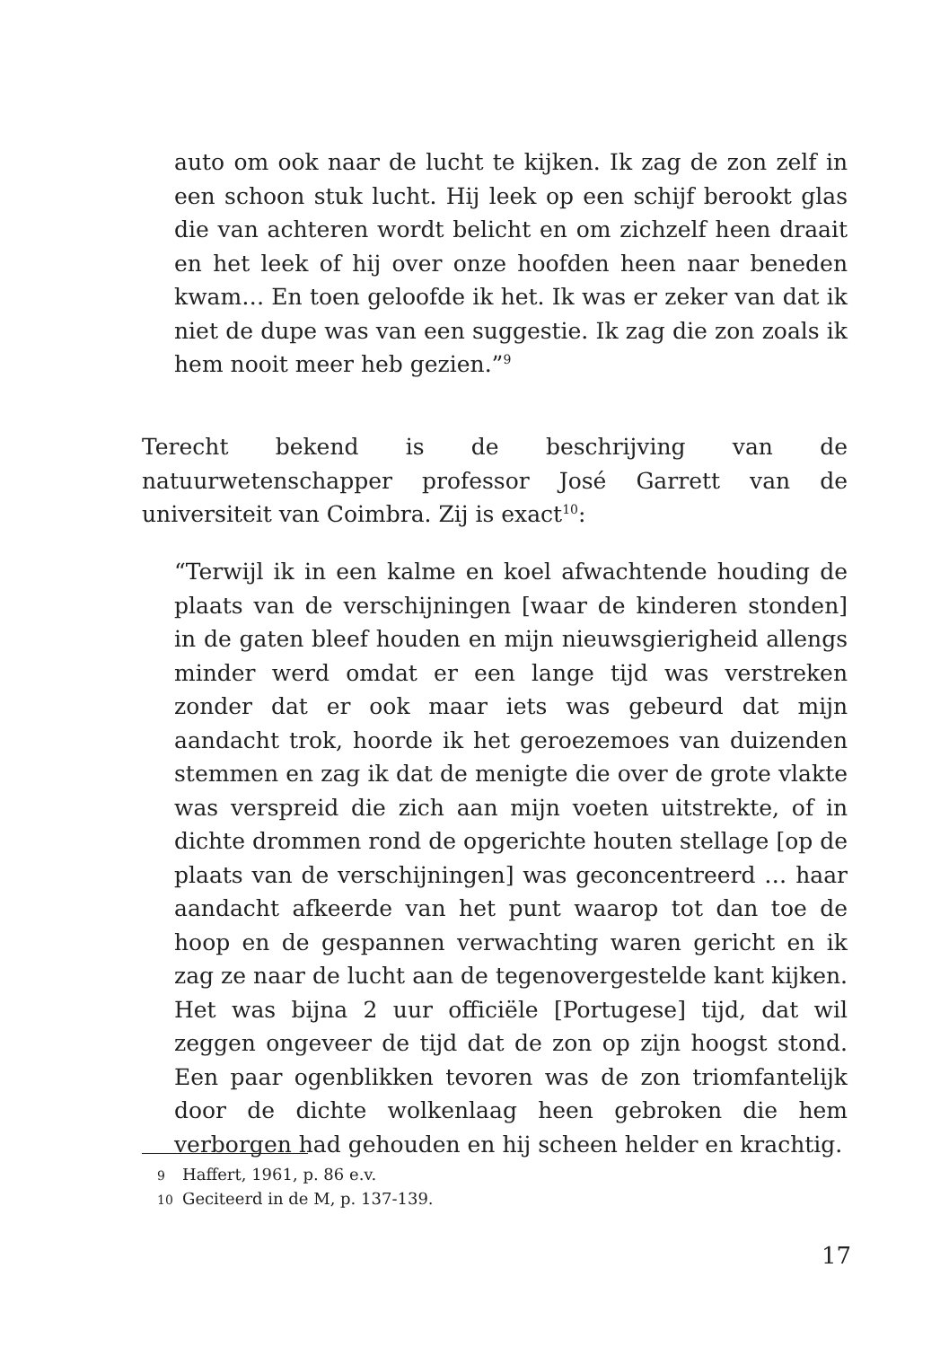auto om ook naar de lucht te kijken. Ik zag de zon zelf in een schoon stuk lucht. Hij leek op een schijf berookt glas die van achteren wordt belicht en om zichzelf heen draait en het leek of hij over onze hoofden heen naar beneden kwam… En toen geloofde ik het. Ik was er zeker van dat ik niet de dupe was van een suggestie. Ik zag die zon zoals ik hem nooit meer heb gezien.”<sup>9</sup>
Terecht bekend is de beschrijving van de natuurwetenschapper professor José Garrett van de universiteit van Coimbra. Zij is exact<sup>10</sup>:
“Terwijl ik in een kalme en koel afwachtende houding de plaats van de verschijningen [waar de kinderen stonden] in de gaten bleef houden en mijn nieuwsgierigheid allengs minder werd omdat er een lange tijd was verstreken zonder dat er ook maar iets was gebeurd dat mijn aandacht trok, hoorde ik het geroezemoes van duizenden stemmen en zag ik dat de menigte die over de grote vlakte was verspreid die zich aan mijn voeten uitstrekte, of in dichte drommen rond de opgerichte houten stellage [op de plaats van de verschijningen] was geconcentreerd … haar aandacht afkeerde van het punt waarop tot dan toe de hoop en de gespannen verwachting waren gericht en ik zag ze naar de lucht aan de tegenovergestelde kant kijken. Het was bijna 2 uur officiële [Portugese] tijd, dat wil zeggen ongeveer de tijd dat de zon op zijn hoogst stond. Een paar ogenblikken tevoren was de zon triomfantelijk door de dichte wolkenlaag heen gebroken die hem verborgen had gehouden en hij scheen helder en krachtig.
9 Haffert, 1961, p. 86 e.v.
10 Geciteerd in de M, p. 137-139.
17